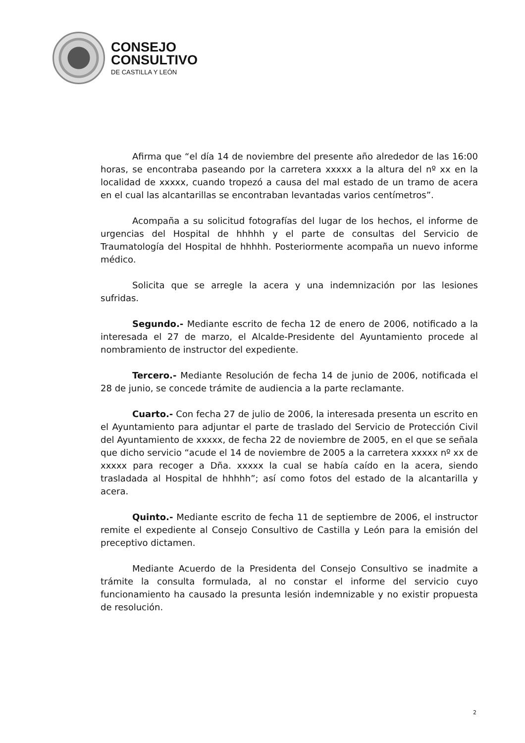CONSEJO
CONSULTIVO
DE CASTILLA Y LEÓN
Afirma que “el día 14 de noviembre del presente año alrededor de las 16:00 horas, se encontraba paseando por la carretera xxxxx a la altura del nº xx en la localidad de xxxxx, cuando tropezó a causa del mal estado de un tramo de acera en el cual las alcantarillas se encontraban levantadas varios centímetros”.
Acompaña a su solicitud fotografías del lugar de los hechos, el informe de urgencias del Hospital de hhhhh y el parte de consultas del Servicio de Traumatología del Hospital de hhhhh. Posteriormente acompaña un nuevo informe médico.
Solicita que se arregle la acera y una indemnización por las lesiones sufridas.
Segundo.- Mediante escrito de fecha 12 de enero de 2006, notificado a la interesada el 27 de marzo, el Alcalde-Presidente del Ayuntamiento procede al nombramiento de instructor del expediente.
Tercero.- Mediante Resolución de fecha 14 de junio de 2006, notificada el 28 de junio, se concede trámite de audiencia a la parte reclamante.
Cuarto.- Con fecha 27 de julio de 2006, la interesada presenta un escrito en el Ayuntamiento para adjuntar el parte de traslado del Servicio de Protección Civil del Ayuntamiento de xxxxx, de fecha 22 de noviembre de 2005, en el que se señala que dicho servicio “acude el 14 de noviembre de 2005 a la carretera xxxxx nº xx de xxxxx para recoger a Dña. xxxxx la cual se había caído en la acera, siendo trasladada al Hospital de hhhhh”; así como fotos del estado de la alcantarilla y acera.
Quinto.- Mediante escrito de fecha 11 de septiembre de 2006, el instructor remite el expediente al Consejo Consultivo de Castilla y León para la emisión del preceptivo dictamen.
Mediante Acuerdo de la Presidenta del Consejo Consultivo se inadmite a trámite la consulta formulada, al no constar el informe del servicio cuyo funcionamiento ha causado la presunta lesión indemnizable y no existir propuesta de resolución.
2